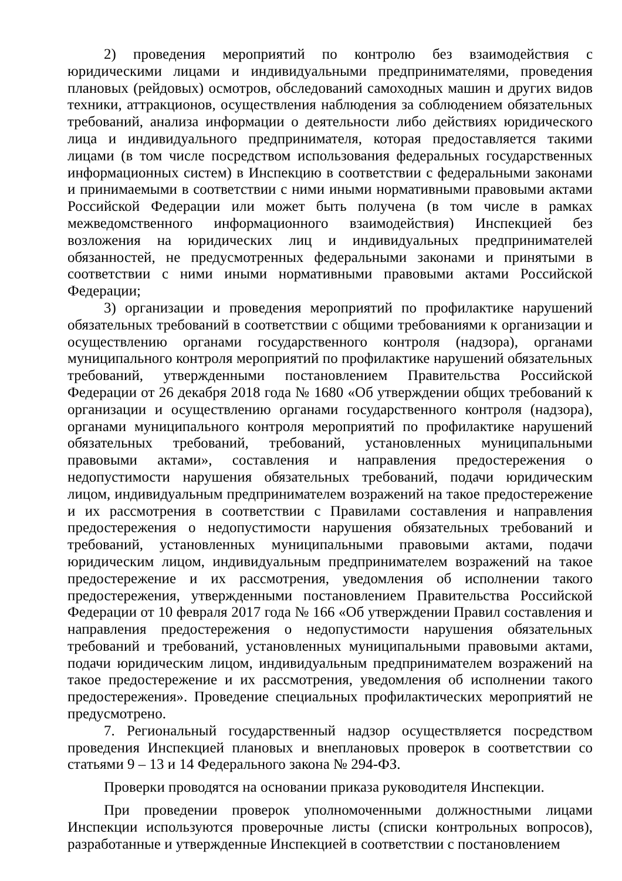2) проведения мероприятий по контролю без взаимодействия с юридическими лицами и индивидуальными предпринимателями, проведения плановых (рейдовых) осмотров, обследований самоходных машин и других видов техники, аттракционов, осуществления наблюдения за соблюдением обязательных требований, анализа информации о деятельности либо действиях юридического лица и индивидуального предпринимателя, которая предоставляется такими лицами (в том числе посредством использования федеральных государственных информационных систем) в Инспекцию в соответствии с федеральными законами и принимаемыми в соответствии с ними иными нормативными правовыми актами Российской Федерации или может быть получена (в том числе в рамках межведомственного информационного взаимодействия) Инспекцией без возложения на юридических лиц и индивидуальных предпринимателей обязанностей, не предусмотренных федеральными законами и принятыми в соответствии с ними иными нормативными правовыми актами Российской Федерации;
3) организации и проведения мероприятий по профилактике нарушений обязательных требований в соответствии с общими требованиями к организации и осуществлению органами государственного контроля (надзора), органами муниципального контроля мероприятий по профилактике нарушений обязательных требований, утвержденными постановлением Правительства Российской Федерации от 26 декабря 2018 года № 1680 «Об утверждении общих требований к организации и осуществлению органами государственного контроля (надзора), органами муниципального контроля мероприятий по профилактике нарушений обязательных требований, требований, установленных муниципальными правовыми актами», составления и направления предостережения о недопустимости нарушения обязательных требований, подачи юридическим лицом, индивидуальным предпринимателем возражений на такое предостережение и их рассмотрения в соответствии с Правилами составления и направления предостережения о недопустимости нарушения обязательных требований и требований, установленных муниципальными правовыми актами, подачи юридическим лицом, индивидуальным предпринимателем возражений на такое предостережение и их рассмотрения, уведомления об исполнении такого предостережения, утвержденными постановлением Правительства Российской Федерации от 10 февраля 2017 года № 166 «Об утверждении Правил составления и направления предостережения о недопустимости нарушения обязательных требований и требований, установленных муниципальными правовыми актами, подачи юридическим лицом, индивидуальным предпринимателем возражений на такое предостережение и их рассмотрения, уведомления об исполнении такого предостережения». Проведение специальных профилактических мероприятий не предусмотрено.
7. Региональный государственный надзор осуществляется посредством проведения Инспекцией плановых и внеплановых проверок в соответствии со статьями 9 – 13 и 14 Федерального закона № 294-ФЗ.
Проверки проводятся на основании приказа руководителя Инспекции.
При проведении проверок уполномоченными должностными лицами Инспекции используются проверочные листы (списки контрольных вопросов), разработанные и утвержденные Инспекцией в соответствии с постановлением